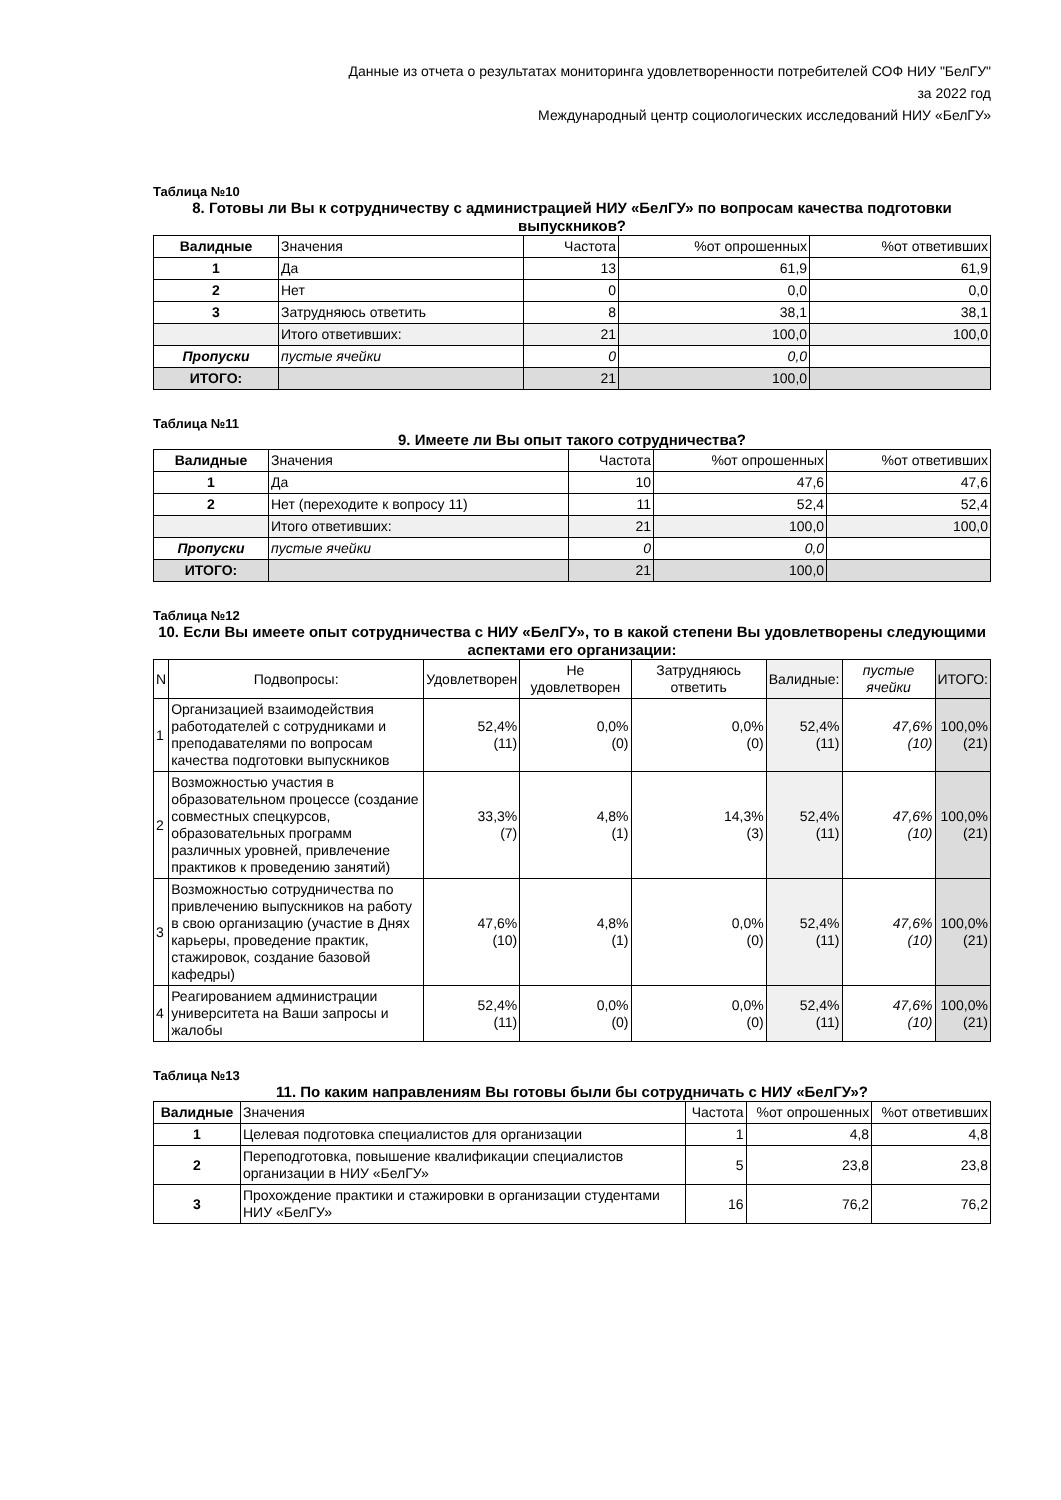Данные из отчета о результатах мониторинга удовлетворенности потребителей СОФ НИУ "БелГУ"
за 2022 год
Международный центр социологических исследований НИУ «БелГУ»
Таблица №10
8. Готовы ли Вы к сотрудничеству с администрацией НИУ «БелГУ» по вопросам качества подготовки выпускников?
| Валидные | Значения | Частота | %от опрошенных | %от ответивших |
| --- | --- | --- | --- | --- |
| 1 | Да | 13 | 61,9 | 61,9 |
| 2 | Нет | 0 | 0,0 | 0,0 |
| 3 | Затрудняюсь ответить | 8 | 38,1 | 38,1 |
| | Итого ответивших: | 21 | 100,0 | 100,0 |
| Пропуски | пустые ячейки | 0 | 0,0 | |
| ИТОГО: | | 21 | 100,0 | |
Таблица №11
9. Имеете ли Вы опыт такого сотрудничества?
| Валидные | Значения | Частота | %от опрошенных | %от ответивших |
| --- | --- | --- | --- | --- |
| 1 | Да | 10 | 47,6 | 47,6 |
| 2 | Нет (переходите к вопросу 11) | 11 | 52,4 | 52,4 |
| | Итого ответивших: | 21 | 100,0 | 100,0 |
| Пропуски | пустые ячейки | 0 | 0,0 | |
| ИТОГО: | | 21 | 100,0 | |
Таблица №12
10. Если Вы имеете опыт сотрудничества с НИУ «БелГУ», то в какой степени Вы удовлетворены следующими аспектами его организации:
| N | Подвопросы: | Удовлетворен | Не удовлетворен | Затрудняюсь ответить | Валидные: | пустые ячейки | ИТОГО: |
| --- | --- | --- | --- | --- | --- | --- | --- |
| 1 | Организацией взаимодействия работодателей с сотрудниками и преподавателями по вопросам качества подготовки выпускников | 52,4% (11) | 0,0% (0) | 0,0% (0) | 52,4% (11) | 47,6% (10) | 100,0% (21) |
| 2 | Возможностью участия в образовательном процессе (создание совместных спецкурсов, образовательных программ различных уровней, привлечение практиков к проведению занятий) | 33,3% (7) | 4,8% (1) | 14,3% (3) | 52,4% (11) | 47,6% (10) | 100,0% (21) |
| 3 | Возможностью сотрудничества по привлечению выпускников на работу в свою организацию (участие в Днях карьеры, проведение практик, стажировок, создание базовой кафедры) | 47,6% (10) | 4,8% (1) | 0,0% (0) | 52,4% (11) | 47,6% (10) | 100,0% (21) |
| 4 | Реагированием администрации университета на Ваши запросы и жалобы | 52,4% (11) | 0,0% (0) | 0,0% (0) | 52,4% (11) | 47,6% (10) | 100,0% (21) |
Таблица №13
11. По каким направлениям Вы готовы были бы сотрудничать с НИУ «БелГУ»?
| Валидные | Значения | Частота | %от опрошенных | %от ответивших |
| --- | --- | --- | --- | --- |
| 1 | Целевая подготовка специалистов для организации | 1 | 4,8 | 4,8 |
| 2 | Переподготовка, повышение квалификации специалистов организации в НИУ «БелГУ» | 5 | 23,8 | 23,8 |
| 3 | Прохождение практики и стажировки в организации студентами НИУ «БелГУ» | 16 | 76,2 | 76,2 |